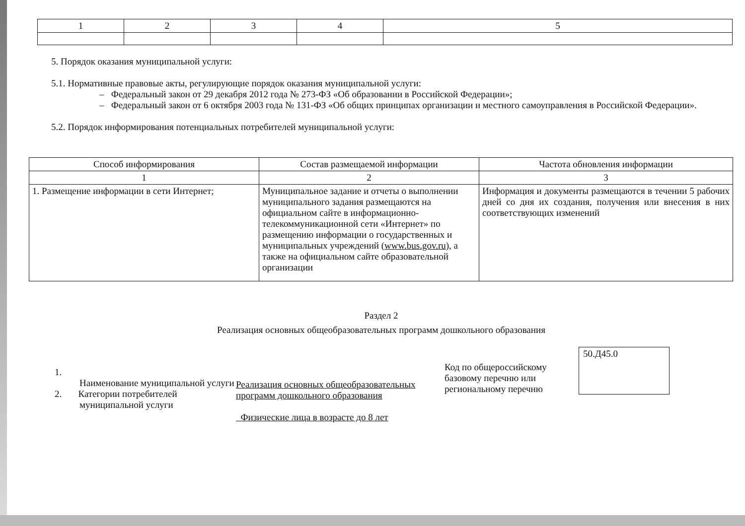| 1 | 2 | 3 | 4 | 5 |
5. Порядок оказания муниципальной услуги:
5.1. Нормативные правовые акты, регулирующие порядок оказания муниципальной услуги:
– Федеральный закон от 29 декабря 2012 года № 273-ФЗ «Об образовании в Российской Федерации»;
– Федеральный закон от 6 октября 2003 года № 131-ФЗ «Об общих принципах организации и местного самоуправления в Российской Федерации».
5.2. Порядок информирования потенциальных потребителей муниципальной услуги:
| Способ информирования | Состав размещаемой информации | Частота обновления информации |
| --- | --- | --- |
| 1 | 2 | 3 |
| 1. Размещение информации в сети Интернет; | Муниципальное задание и отчеты о выполнении муниципального задания размещаются на официальном сайте в информационно-телекоммуникационной сети «Интернет» по размещению информации о государственных и муниципальных учреждений ( www.bus.gov.ru ), а также на официальном сайте образовательной организации | Информация и документы размещаются в течении 5 рабочих дней со дня их создания, получения или внесения в них соответствующих изменений |
Раздел 2
Реализация основных общеобразовательных программ дошкольного образования
1.
Наименование муниципальной услуги
2. Категории потребителей
муниципальной услуги
Реализация основных общеобразовательных программ дошкольного образования
Физические лица в возрасте до 8 лет
Код по общероссийскому базовому перечню или региональному перечню
50.Д45.0